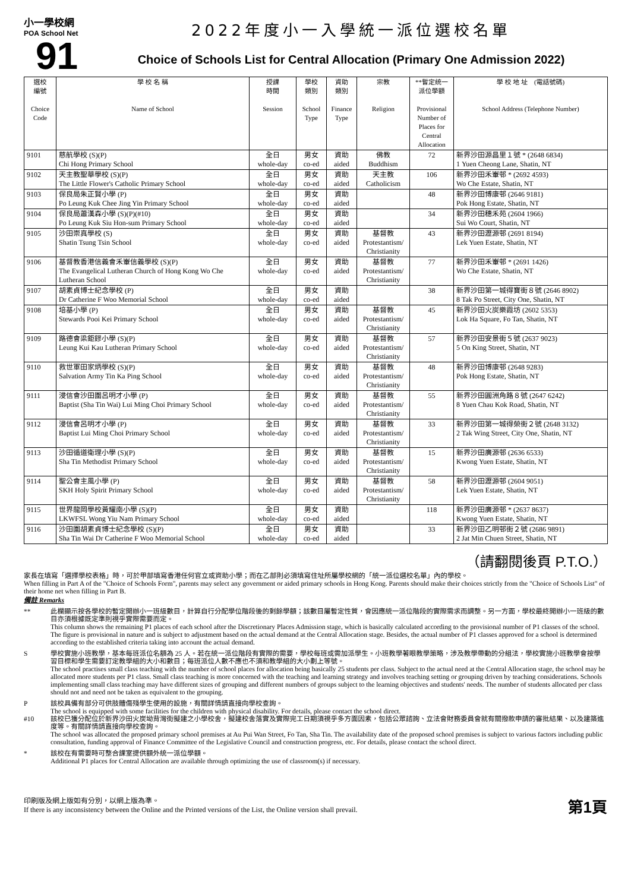小一學校網
POA School Net
91
2022年度小一入學統一派位選校名單
Choice of Schools List for Central Allocation (Primary One Admission 2022)
| 選校 編號 Choice Code | 學 校 名 稱 Name of School | 授課 時間 Session | 學校 類別 School Type | 資助 類別 Finance Type | 宗教 Religion | **暫定統一 派位學額 Provisional Number of Places for Central Allocation | 學 校 地 址 (電話號碼) School Address (Telephone Number) |
| --- | --- | --- | --- | --- | --- | --- | --- |
| 9101 | 慈航學校 (S)(P) Chi Hong Primary School | 全日 whole-day | 男女 co-ed | 資助 aided | 佛教 Buddhism | 72 | 新界沙田源昌里１號 * (2648 6834) 1 Yuen Cheong Lane, Shatin, NT |
| 9102 | 天主教聖華學校 (S)(P) The Little Flower's Catholic Primary School | 全日 whole-day | 男女 co-ed | 資助 aided | 天主教 Catholicism | 106 | 新界沙田禾輋邨 * (2692 4593) Wo Che Estate, Shatin, NT |
| 9103 | 保良局朱正賢小學 (P) Po Leung Kuk Chee Jing Yin Primary School | 全日 whole-day | 男女 co-ed | 資助 aided | | 48 | 新界沙田博康邨 (2646 9181) Pok Hong Estate, Shatin, NT |
| 9104 | 保良局蕭漢森小學 (S)(P)(#10) Po Leung Kuk Siu Hon-sum Primary School | 全日 whole-day | 男女 co-ed | 資助 aided | | 34 | 新界沙田穗禾苑 (2604 1966) Sui Wo Court, Shatin, NT |
| 9105 | 沙田崇真學校 (S) Shatin Tsung Tsin School | 全日 whole-day | 男女 co-ed | 資助 aided | 基督教 Protestantism/ Christianity | 43 | 新界沙田瀝源邨 (2691 8194) Lek Yuen Estate, Shatin, NT |
| 9106 | 基督教香港信義會禾輋信義學校 (S)(P) The Evangelical Lutheran Church of Hong Kong Wo Che Lutheran School | 全日 whole-day | 男女 co-ed | 資助 aided | 基督教 Protestantism/ Christianity | 77 | 新界沙田禾輋邨 * (2691 1426) Wo Che Estate, Shatin, NT |
| 9107 | 胡素貞博士紀念學校 (P) Dr Catherine F Woo Memorial School | 全日 whole-day | 男女 co-ed | 資助 aided | | 38 | 新界沙田第一城得寶街８號 (2646 8902) 8 Tak Po Street, City One, Shatin, NT |
| 9108 | 培基小學 (P) Stewards Pooi Kei Primary School | 全日 whole-day | 男女 co-ed | 資助 aided | 基督教 Protestantism/ Christianity | 45 | 新界沙田火炭樂霞坊 (2602 5353) Lok Ha Square, Fo Tan, Shatin, NT |
| 9109 | 路德會梁鉅鏐小學 (S)(P) Leung Kui Kau Lutheran Primary School | 全日 whole-day | 男女 co-ed | 資助 aided | 基督教 Protestantism/ Christianity | 57 | 新界沙田安景街５號 (2637 9023) 5 On King Street, Shatin, NT |
| 9110 | 救世軍田家炳學校 (S)(P) Salvation Army Tin Ka Ping School | 全日 whole-day | 男女 co-ed | 資助 aided | 基督教 Protestantism/ Christianity | 48 | 新界沙田博康邨 (2648 9283) Pok Hong Estate, Shatin, NT |
| 9111 | 浸信會沙田圍呂明才小學 (P) Baptist (Sha Tin Wai) Lui Ming Choi Primary School | 全日 whole-day | 男女 co-ed | 資助 aided | 基督教 Protestantism/ Christianity | 55 | 新界沙田圓洲角路８號 (2647 6242) 8 Yuen Chau Kok Road, Shatin, NT |
| 9112 | 浸信會呂明才小學 (P) Baptist Lui Ming Choi Primary School | 全日 whole-day | 男女 co-ed | 資助 aided | 基督教 Protestantism/ Christianity | 33 | 新界沙田第一城得榮街２號 (2648 3132) 2 Tak Wing Street, City One, Shatin, NT |
| 9113 | 沙田循道衛理小學 (S)(P) Sha Tin Methodist Primary School | 全日 whole-day | 男女 co-ed | 資助 aided | 基督教 Protestantism/ Christianity | 15 | 新界沙田廣源邨 (2636 6533) Kwong Yuen Estate, Shatin, NT |
| 9114 | 聖公會主風小學 (P) SKH Holy Spirit Primary School | 全日 whole-day | 男女 co-ed | 資助 aided | 基督教 Protestantism/ Christianity | 58 | 新界沙田瀝源邨 (2604 9051) Lek Yuen Estate, Shatin, NT |
| 9115 | 世界龍岡學校黃耀南小學 (S)(P) LKWFSL Wong Yiu Nam Primary School | 全日 whole-day | 男女 co-ed | 資助 aided | | 118 | 新界沙田廣源邨 * (2637 8637) Kwong Yuen Estate, Shatin, NT |
| 9116 | 沙田圍胡素貞博士紀念學校 (S)(P) Sha Tin Wai Dr Catherine F Woo Memorial School | 全日 whole-day | 男女 co-ed | 資助 aided | | 33 | 新界沙田乙明邨街２號 (2686 9891) 2 Jat Min Chuen Street, Shatin, NT |
（請翻閱後頁 P.T.O.）
家長在填寫「選擇學校表格」時，可於甲部填寫香港任何官立或資助小學；而在乙部則必須填寫住址所屬學校網的「統一派位選校名單」內的學校。
When filling in Part A of the "Choice of Schools Form", parents may select any government or aided primary schools in Hong Kong. Parents should make their choices strictly from the "Choice of Schools List" of their home net when filling in Part B.
備註 Remarks
** 此欄顯示按各學校的暫定開辦小一班級數目，計算自行分配學位階段後的剩餘學額；該數目屬暫定性質，會因應統一派位階段的實際需求而調整。另一方面，學校最終開辦小一班級的數目亦須根據既定準則視乎實際需要而定。
This column shows the remaining P1 places of each school after the Discretionary Places Admission stage, which is basically calculated according to the provisional number of P1 classes of the school. The figure is provisional in nature and is subject to adjustment based on the actual demand at the Central Allocation stage. Besides, the actual number of P1 classes approved for a school is determined according to the established criteria taking into account the actual demand.
S 學校實施小班教學，基本每班派位名額為 25 人。若在統一派位階段有實際的需要，學校每班或需加派學生。小班教學著眼教學策略，涉及教學帶動的分組法，學校實施小班教學會按學習目標和學生需要訂定教學組的大小和數目；每班派位人數不應也不須和教學組的大小劃上等號。
The school practises small class teaching with the number of school places for allocation being basically 25 students per class. Subject to the actual need at the Central Allocation stage, the school may be allocated more students per P1 class. Small class teaching is more concerned with the teaching and learning strategy and involves teaching setting or grouping driven by teaching considerations. Schools implementing small class teaching may have different sizes of grouping and different numbers of groups subject to the learning objectives and students' needs. The number of students allocated per class should not and need not be taken as equivalent to the grouping.
P 該校具備有部分可供肢體傷殘學生使用的設施，有關詳情請直接向學校查詢。
The school is equipped with some facilities for the children with physical disability. For details, please contact the school direct.
#10 該校已獲分配位於新界沙田火炭坳背灣街擬建之小學校舍，擬建校舍落實及實際完工日期須視乎多方面因素，包括公眾諮詢、立法會財務委員會就有關撥款申請的審批結果、以及建築進度等。有關詳情請直接向學校查詢。
The school was allocated the proposed primary school premises at Au Pui Wan Street, Fo Tan, Sha Tin. The availability date of the proposed school premises is subject to various factors including public consultation, funding approval of Finance Committee of the Legislative Council and construction progress, etc. For details, please contact the school direct.
* 該校在有需要時可整合課室提供額外統一派位學額。
Additional P1 places for Central Allocation are available through optimizing the use of classroom(s) if necessary.
印刷版及網上版如有分別，以網上版為準。
If there is any inconsistency between the Online and the Printed versions of the List, the Online version shall prevail.
第1頁